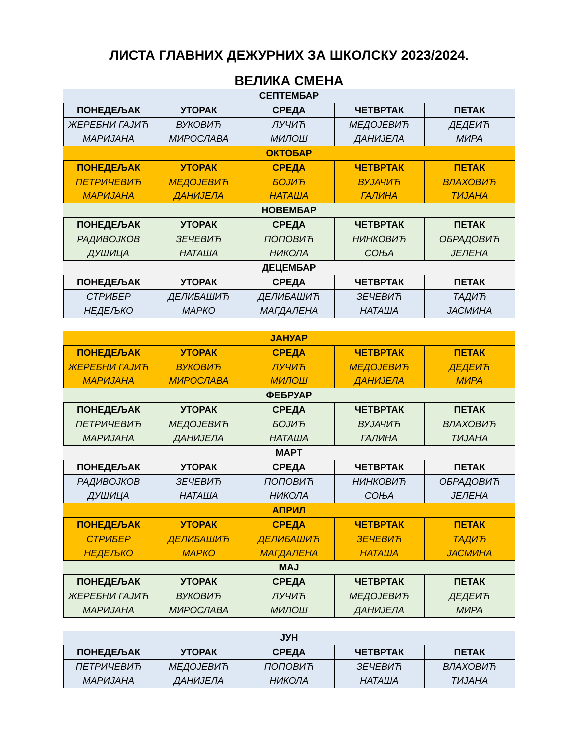ЛИСТА ГЛАВНИХ ДЕЖУРНИХ ЗА ШКОЛСКУ 2023/2024.
ВЕЛИКА СМЕНА
| СЕПТЕМБАР | | | | |
| --- | --- | --- | --- | --- |
| ПОНЕДЕЉАК | УТОРАК | СРЕДА | ЧЕТВРТАК | ПЕТАК |
| ЖЕРЕБНИ ГАЈИЋ МАРИЈАНА | ВУКОВИЋ МИРОСЛАВА | ЛУЧИЋ МИЛОШ | МЕДОЈЕВИЋ ДАНИЈЕЛА | ДЕДЕИЋ МИРА |
| ОКТОБАР | | | | |
| ПОНЕДЕЉАК | УТОРАК | СРЕДА | ЧЕТВРТАК | ПЕТАК |
| ПЕТРИЧЕВИЋ МАРИЈАНА | МЕДОЈЕВИЋ ДАНИЈЕЛА | БОЈИЋ НАТАША | ВУЈАЧИЋ ГАЛИНА | ВЛАХОВИЋ ТИЈАНА |
| НОВЕМБАР | | | | |
| ПОНЕДЕЉАК | УТОРАК | СРЕДА | ЧЕТВРТАК | ПЕТАК |
| РАДИВОЈКОВ ДУШИЦА | ЗЕЧЕВИЋ НАТАША | ПОПОВИЋ НИКОЛА | НИНКОВИЋ СОЊА | ОБРАДОВИЋ ЈЕЛЕНА |
| ДЕЦЕМБАР | | | | |
| ПОНЕДЕЉАК | УТОРАК | СРЕДА | ЧЕТВРТАК | ПЕТАК |
| СТРИБЕР НЕДЕЉКО | ДЕЛИБАШИЋ МАРКО | ДЕЛИБАШИЋ МАГДАЛЕНА | ЗЕЧЕВИЋ НАТАША | ТАДИЋ ЈАСМИНА |
| ЈАНУАР | | | | |
| --- | --- | --- | --- | --- |
| ПОНЕДЕЉАК | УТОРАК | СРЕДА | ЧЕТВРТАК | ПЕТАК |
| ЖЕРЕБНИ ГАЈИЋ МАРИЈАНА | ВУКОВИЋ МИРОСЛАВА | ЛУЧИЋ МИЛОШ | МЕДОЈЕВИЋ ДАНИЈЕЛА | ДЕДЕИЋ МИРА |
| ФЕБРУАР | | | | |
| ПОНЕДЕЉАК | УТОРАК | СРЕДА | ЧЕТВРТАК | ПЕТАК |
| ПЕТРИЧЕВИЋ МАРИЈАНА | МЕДОЈЕВИЋ ДАНИЈЕЛА | БОЈИЋ НАТАША | ВУЈАЧИЋ ГАЛИНА | ВЛАХОВИЋ ТИЈАНА |
| МАРТ | | | | |
| ПОНЕДЕЉАК | УТОРАК | СРЕДА | ЧЕТВРТАК | ПЕТАК |
| РАДИВОЈКОВ ДУШИЦА | ЗЕЧЕВИЋ НАТАША | ПОПОВИЋ НИКОЛА | НИНКОВИЋ СОЊА | ОБРАДОВИЋ ЈЕЛЕНА |
| АПРИЛ | | | | |
| ПОНЕДЕЉАК | УТОРАК | СРЕДА | ЧЕТВРТАК | ПЕТАК |
| СТРИБЕР НЕДЕЉКО | ДЕЛИБАШИЋ МАРКО | ДЕЛИБАШИЋ МАГДАЛЕНА | ЗЕЧЕВИЋ НАТАША | ТАДИЋ ЈАСМИНА |
| МАЈ | | | | |
| ПОНЕДЕЉАК | УТОРАК | СРЕДА | ЧЕТВРТАК | ПЕТАК |
| ЖЕРЕБНИ ГАЈИЋ МАРИЈАНА | ВУКОВИЋ МИРОСЛАВА | ЛУЧИЋ МИЛОШ | МЕДОЈЕВИЋ ДАНИЈЕЛА | ДЕДЕИЋ МИРА |
| ЈУН | | | | |
| --- | --- | --- | --- | --- |
| ПОНЕДЕЉАК | УТОРАК | СРЕДА | ЧЕТВРТАК | ПЕТАК |
| ПЕТРИЧЕВИЋ МАРИЈАНА | МЕДОЈЕВИЋ ДАНИЈЕЛА | ПОПОВИЋ НИКОЛА | ЗЕЧЕВИЋ НАТАША | ВЛАХОВИЋ ТИЈАНА |